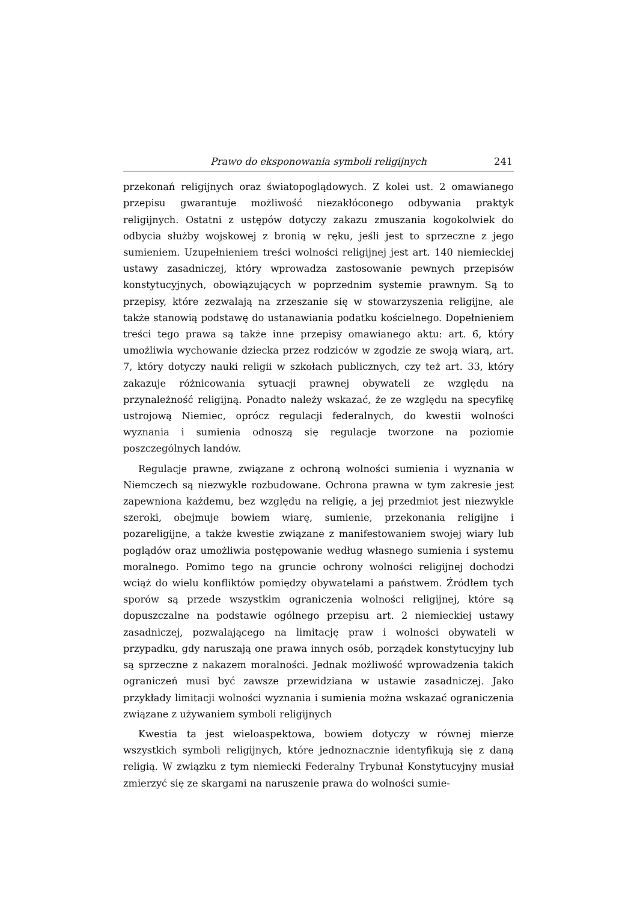Prawo do eksponowania symboli religijnych 241
przekonań religijnych oraz światopoglądowych. Z kolei ust. 2 omawianego przepisu gwarantuje możliwość niezakłóconego odbywania praktyk religijnych. Ostatni z ustępów dotyczy zakazu zmuszania kogokolwiek do odbycia służby wojskowej z bronią w ręku, jeśli jest to sprzeczne z jego sumieniem. Uzupełnieniem treści wolności religijnej jest art. 140 niemieckiej ustawy zasadniczej, który wprowadza zastosowanie pewnych przepisów konstytucyjnych, obowiązujących w poprzednim systemie prawnym. Są to przepisy, które zezwalają na zrzeszanie się w stowarzyszenia religijne, ale także stanowią podstawę do ustanawiania podatku kościelnego. Dopełnieniem treści tego prawa są także inne przepisy omawianego aktu: art. 6, który umożliwia wychowanie dziecka przez rodziców w zgodzie ze swoją wiarą, art. 7, który dotyczy nauki religii w szkołach publicznych, czy też art. 33, który zakazuje różnicowania sytuacji prawnej obywateli ze względu na przynależność religijną. Ponadto należy wskazać, że ze względu na specyfikę ustrojową Niemiec, oprócz regulacji federalnych, do kwestii wolności wyznania i sumienia odnoszą się regulacje tworzone na poziomie poszczególnych landów.
Regulacje prawne, związane z ochroną wolności sumienia i wyznania w Niemczech są niezwykle rozbudowane. Ochrona prawna w tym zakresie jest zapewniona każdemu, bez względu na religię, a jej przedmiot jest niezwykle szeroki, obejmuje bowiem wiarę, sumienie, przekonania religijne i pozareligijne, a także kwestie związane z manifestowaniem swojej wiary lub poglądów oraz umożliwia postępowanie według własnego sumienia i systemu moralnego. Pomimo tego na gruncie ochrony wolności religijnej dochodzi wciąż do wielu konfliktów pomiędzy obywatelami a państwem. Źródłem tych sporów są przede wszystkim ograniczenia wolności religijnej, które są dopuszczalne na podstawie ogólnego przepisu art. 2 niemieckiej ustawy zasadniczej, pozwalającego na limitację praw i wolności obywateli w przypadku, gdy naruszają one prawa innych osób, porządek konstytucyjny lub są sprzeczne z nakazem moralności. Jednak możliwość wprowadzenia takich ograniczeń musi być zawsze przewidziana w ustawie zasadniczej. Jako przykłady limitacji wolności wyznania i sumienia można wskazać ograniczenia związane z używaniem symboli religijnych
Kwestia ta jest wieloaspektowa, bowiem dotyczy w równej mierze wszystkich symboli religijnych, które jednoznacznie identyfikują się z daną religią. W związku z tym niemiecki Federalny Trybunał Konstytucyjny musiał zmierzyć się ze skargami na naruszenie prawa do wolności sumie-